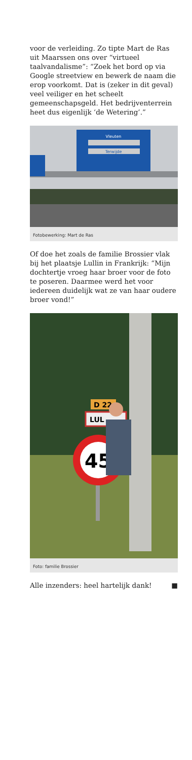voor de verleiding. Zo tipte Mart de Ras uit Maarssen ons over “virtueel taalvandalisme”: “Zoek het bord op via Google streetview en bewerk de naam die erop voorkomt. Dat is (zeker in dit geval) veel veiliger en het scheelt gemeenschapsgeld. Het bedrijventerrein heet dus eigenlijk ‘de Wetering’.”
Vleuten
Terwijde
Fotobewerking: Mart de Ras
Of doe het zoals de familie Brossier vlak bij het plaatsje Lullin in Frankrijk: “Mijn dochtertje vroeg haar broer voor de foto te poseren. Daarmee werd het voor iedereen duidelijk wat ze van haar oudere broer vond!”
D 22
LUL
45
Foto: familie Brossier
Alle inzenders: heel hartelijk dank! ■